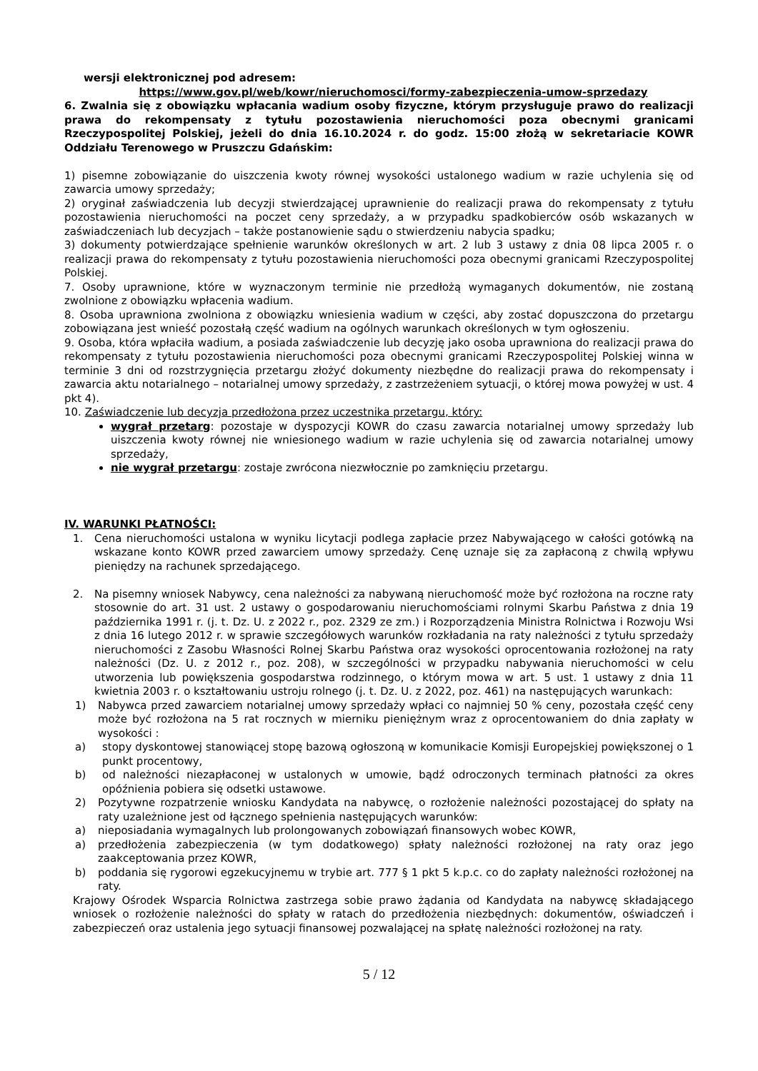wersji elektronicznej pod adresem:
https://www.gov.pl/web/kowr/nieruchomosci/formy-zabezpieczenia-umow-sprzedazy
6. Zwalnia się z obowiązku wpłacania wadium osoby fizyczne, którym przysługuje prawo do realizacji prawa do rekompensaty z tytułu pozostawienia nieruchomości poza obecnymi granicami Rzeczypospolitej Polskiej, jeżeli do dnia 16.10.2024 r. do godz. 15:00 złożą w sekretariacie KOWR Oddziału Terenowego w Pruszczu Gdańskim:
1) pisemne zobowiązanie do uiszczenia kwoty równej wysokości ustalonego wadium w razie uchylenia się od zawarcia umowy sprzedaży;
2) oryginał zaświadczenia lub decyzji stwierdzającej uprawnienie do realizacji prawa do rekompensaty z tytułu pozostawienia nieruchomości na poczet ceny sprzedaży, a w przypadku spadkobierców osób wskazanych w zaświadczeniach lub decyzjach – także postanowienie sądu o stwierdzeniu nabycia spadku;
3) dokumenty potwierdzające spełnienie warunków określonych w art. 2 lub 3 ustawy z dnia 08 lipca 2005 r. o realizacji prawa do rekompensaty z tytułu pozostawienia nieruchomości poza obecnymi granicami Rzeczypospolitej Polskiej.
7. Osoby uprawnione, które w wyznaczonym terminie nie przedłożą wymaganych dokumentów, nie zostaną zwolnione z obowiązku wpłacenia wadium.
8. Osoba uprawniona zwolniona z obowiązku wniesienia wadium w części, aby zostać dopuszczona do przetargu zobowiązana jest wnieść pozostałą część wadium na ogólnych warunkach określonych w tym ogłoszeniu.
9. Osoba, która wpłaciła wadium, a posiada zaświadczenie lub decyzję jako osoba uprawniona do realizacji prawa do rekompensaty z tytułu pozostawienia nieruchomości poza obecnymi granicami Rzeczypospolitej Polskiej winna w terminie 3 dni od rozstrzygnięcia przetargu złożyć dokumenty niezbędne do realizacji prawa do rekompensaty i zawarcia aktu notarialnego – notarialnej umowy sprzedaży, z zastrzeżeniem sytuacji, o której mowa powyżej w ust. 4 pkt 4).
10. Zaświadczenie lub decyzja przedłożona przez uczestnika przetargu, który:
wygrał przetarg: pozostaje w dyspozycji KOWR do czasu zawarcia notarialnej umowy sprzedaży lub uiszczenia kwoty równej nie wniesionego wadium w razie uchylenia się od zawarcia notarialnej umowy sprzedaży,
nie wygrał przetargu: zostaje zwrócona niezwłocznie po zamknięciu przetargu.
IV. WARUNKI PŁATNOŚCI:
1. Cena nieruchomości ustalona w wyniku licytacji podlega zapłacie przez Nabywającego w całości gotówką na wskazane konto KOWR przed zawarciem umowy sprzedaży. Cenę uznaje się za zapłaconą z chwilą wpływu pieniędzy na rachunek sprzedającego.
2. Na pisemny wniosek Nabywcy, cena należności za nabywaną nieruchomość może być rozłożona na roczne raty stosownie do art. 31 ust. 2 ustawy o gospodarowaniu nieruchomościami rolnymi Skarbu Państwa z dnia 19 października 1991 r. (j. t. Dz. U. z 2022 r., poz. 2329 ze zm.) i Rozporządzenia Ministra Rolnictwa i Rozwoju Wsi z dnia 16 lutego 2012 r. w sprawie szczegółowych warunków rozkładania na raty należności z tytułu sprzedaży nieruchomości z Zasobu Własności Rolnej Skarbu Państwa oraz wysokości oprocentowania rozłożonej na raty należności (Dz. U. z 2012 r., poz. 208), w szczególności w przypadku nabywania nieruchomości w celu utworzenia lub powiększenia gospodarstwa rodzinnego, o którym mowa w art. 5 ust. 1 ustawy z dnia 11 kwietnia 2003 r. o kształtowaniu ustroju rolnego (j. t. Dz. U. z 2022, poz. 461) na następujących warunkach:
1) Nabywca przed zawarciem notarialnej umowy sprzedaży wpłaci co najmniej 50 % ceny, pozostała część ceny może być rozłożona na 5 rat rocznych w mierniku pieniężnym wraz z oprocentowaniem do dnia zapłaty w wysokości :
a) stopy dyskontowej stanowiącej stopę bazową ogłoszoną w komunikacie Komisji Europejskiej powiększonej o 1 punkt procentowy,
b) od należności niezapłaconej w ustalonych w umowie, bądź odroczonych terminach płatności za okres opóźnienia pobiera się odsetki ustawowe.
2) Pozytywne rozpatrzenie wniosku Kandydata na nabywcę, o rozłożenie należności pozostającej do spłaty na raty uzależnione jest od łącznego spełnienia następujących warunków:
a) nieposiadania wymagalnych lub prolongowanych zobowiązań finansowych wobec KOWR,
a) przedłożenia zabezpieczenia (w tym dodatkowego) spłaty należności rozłożonej na raty oraz jego zaakceptowania przez KOWR,
b) poddania się rygorowi egzekucyjnemu w trybie art. 777 § 1 pkt 5 k.p.c. co do zapłaty należności rozłożonej na raty.
Krajowy Ośrodek Wsparcia Rolnictwa zastrzega sobie prawo żądania od Kandydata na nabywcę składającego wniosek o rozłożenie należności do spłaty w ratach do przedłożenia niezbędnych: dokumentów, oświadczeń i zabezpieczeń oraz ustalenia jego sytuacji finansowej pozwalającej na spłatę należności rozłożonej na raty.
5 / 12